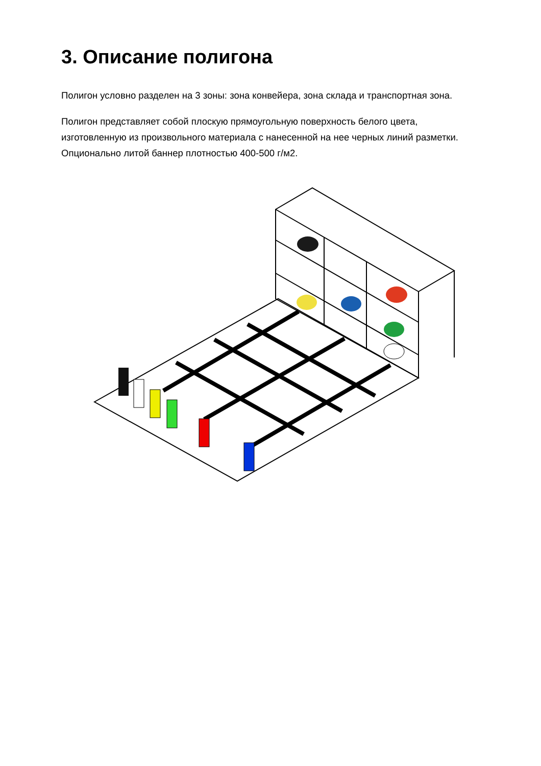3. Описание полигона
Полигон условно разделен на 3 зоны: зона конвейера, зона склада и транспортная зона.
Полигон представляет собой плоскую прямоугольную поверхность белого цвета, изготовленную из произвольного материала с нанесенной на нее черных линий разметки. Опционально литой баннер плотностью 400-500 г/м2.